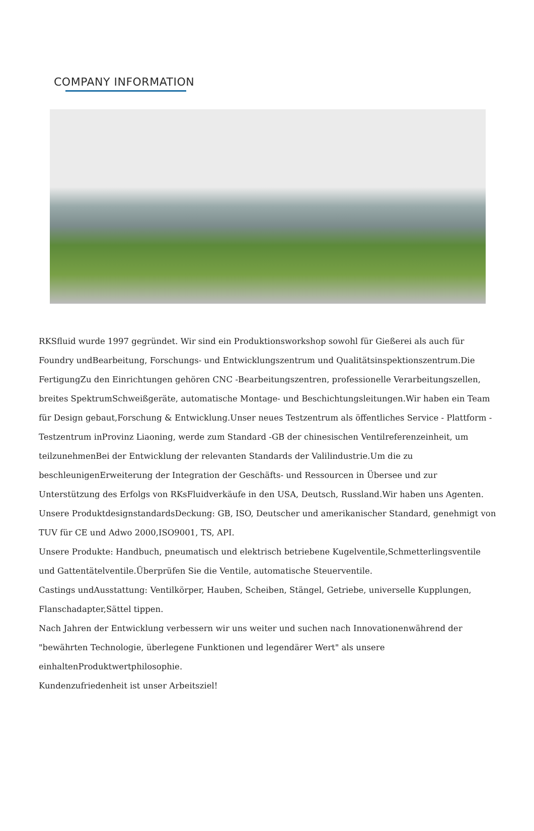COMPANY INFORMATION
RKSfluid wurde 1997 gegründet. Wir sind ein Produktionsworkshop sowohl für Gießerei als auch für Foundry undBearbeitung, Forschungs- und Entwicklungszentrum und Qualitätsinspektionszentrum.Die FertigungZu den Einrichtungen gehören CNC -Bearbeitungszentren, professionelle Verarbeitungszellen, breites SpektrumSchweißgeräte, automatische Montage- und Beschichtungsleitungen.Wir haben ein Team für Design gebaut,Forschung & Entwicklung.Unser neues Testzentrum als öffentliches Service - Plattform -Testzentrum inProvinz Liaoning, werde zum Standard -GB der chinesischen Ventilreferenzeinheit, um teilzunehmenBei der Entwicklung der relevanten Standards der Valilindustrie.Um die zu beschleunigenErweiterung der Integration der Geschäfts- und Ressourcen in Übersee und zur Unterstützung des Erfolgs von RKsFluidverkäufe in den USA, Deutsch, Russland.Wir haben uns Agenten.
Unsere ProduktdesignstandardsDeckung: GB, ISO, Deutscher und amerikanischer Standard, genehmigt von TUV für CE und Adwo 2000,ISO9001, TS, API.
Unsere Produkte: Handbuch, pneumatisch und elektrisch betriebene Kugelventile,Schmetterlingsventile und Gattentätelventile.Überprüfen Sie die Ventile, automatische Steuerventile.
Castings undAusstattung: Ventilkörper, Hauben, Scheiben, Stängel, Getriebe, universelle Kupplungen, Flanschadapter,Sättel tippen.
Nach Jahren der Entwicklung verbessern wir uns weiter und suchen nach Innovationenwährend der "bewährten Technologie, überlegene Funktionen und legendärer Wert" als unsere einhaltenProduktwertphilosophie.
Kundenzufriedenheit ist unser Arbeitsziel!